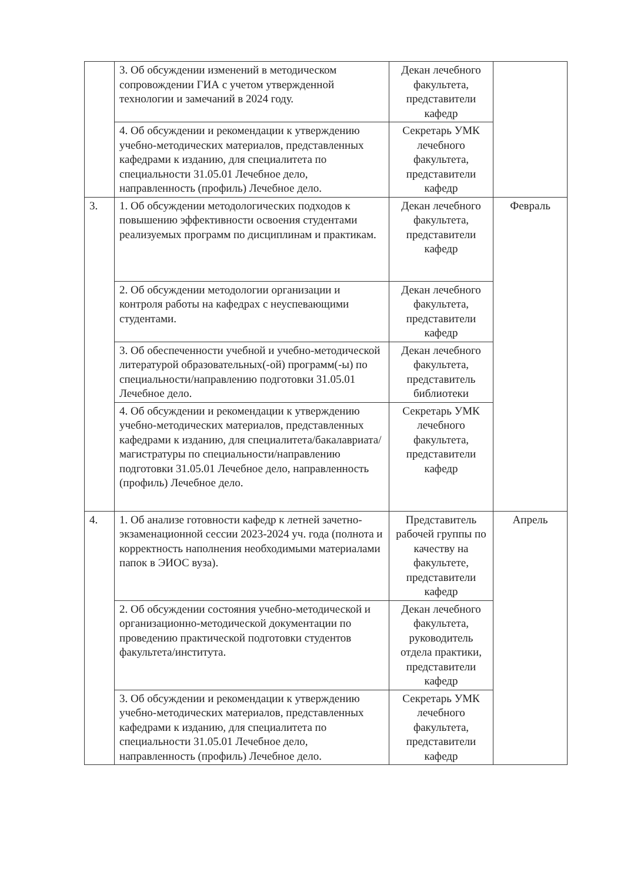| | 3. Об обсуждении изменений в методическом сопровождении ГИА с учетом утвержденной технологии и замечаний в 2024 году. | Декан лечебного факультета, представители кафедр | |
| | 4. Об обсуждении и рекомендации к утверждению учебно-методических материалов, представленных кафедрами к изданию, для специалитета по специальности 31.05.01 Лечебное дело, направленность (профиль) Лечебное дело. | Секретарь УМК лечебного факультета, представители кафедр | |
| 3. | 1. Об обсуждении методологических подходов к повышению эффективности освоения студентами реализуемых программ по дисциплинам и практикам. | Декан лечебного факультета, представители кафедр | Февраль |
| | 2. Об обсуждении методологии организации и контроля работы на кафедрах с неуспевающими студентами. | Декан лечебного факультета, представители кафедр | |
| | 3. Об обеспеченности учебной и учебно-методической литературой образовательных(-ой) программ(-ы) по специальности/направлению подготовки 31.05.01 Лечебное дело. | Декан лечебного факультета, представитель библиотеки | |
| | 4. Об обсуждении и рекомендации к утверждению учебно-методических материалов, представленных кафедрами к изданию, для специалитета/бакалавриата/магистратуры по специальности/направлению подготовки 31.05.01 Лечебное дело, направленность (профиль) Лечебное дело. | Секретарь УМК лечебного факультета, представители кафедр | |
| 4. | 1. Об анализе готовности кафедр к летней зачетно-экзаменационной сессии 2023-2024 уч. года (полнота и корректность наполнения необходимыми материалами папок в ЭИОС вуза). | Представитель рабочей группы по качеству на факультете, представители кафедр | Апрель |
| | 2. Об обсуждении состояния учебно-методической и организационно-методической документации по проведению практической подготовки студентов факультета/института. | Декан лечебного факультета, руководитель отдела практики, представители кафедр | |
| | 3. Об обсуждении и рекомендации к утверждению учебно-методических материалов, представленных кафедрами к изданию, для специалитета по специальности 31.05.01 Лечебное дело, направленность (профиль) Лечебное дело. | Секретарь УМК лечебного факультета, представители кафедр | |